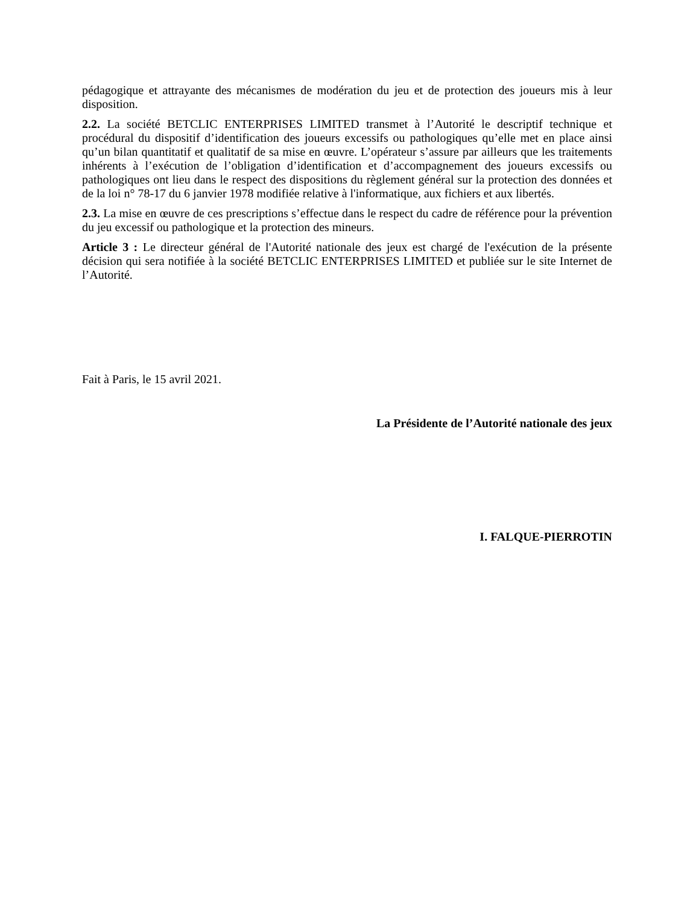pédagogique et attrayante des mécanismes de modération du jeu et de protection des joueurs mis à leur disposition.
2.2. La société BETCLIC ENTERPRISES LIMITED transmet à l’Autorité le descriptif technique et procédural du dispositif d’identification des joueurs excessifs ou pathologiques qu’elle met en place ainsi qu’un bilan quantitatif et qualitatif de sa mise en œuvre. L’opérateur s’assure par ailleurs que les traitements inhérents à l’exécution de l’obligation d’identification et d’accompagnement des joueurs excessifs ou pathologiques ont lieu dans le respect des dispositions du règlement général sur la protection des données et de la loi n° 78-17 du 6 janvier 1978 modifiée relative à l'informatique, aux fichiers et aux libertés.
2.3. La mise en œuvre de ces prescriptions s’effectue dans le respect du cadre de référence pour la prévention du jeu excessif ou pathologique et la protection des mineurs.
Article 3 : Le directeur général de l'Autorité nationale des jeux est chargé de l'exécution de la présente décision qui sera notifiée à la société BETCLIC ENTERPRISES LIMITED et publiée sur le site Internet de l’Autorité.
Fait à Paris, le 15 avril 2021.
La Présidente de l’Autorité nationale des jeux
I. FALQUE-PIERROTIN